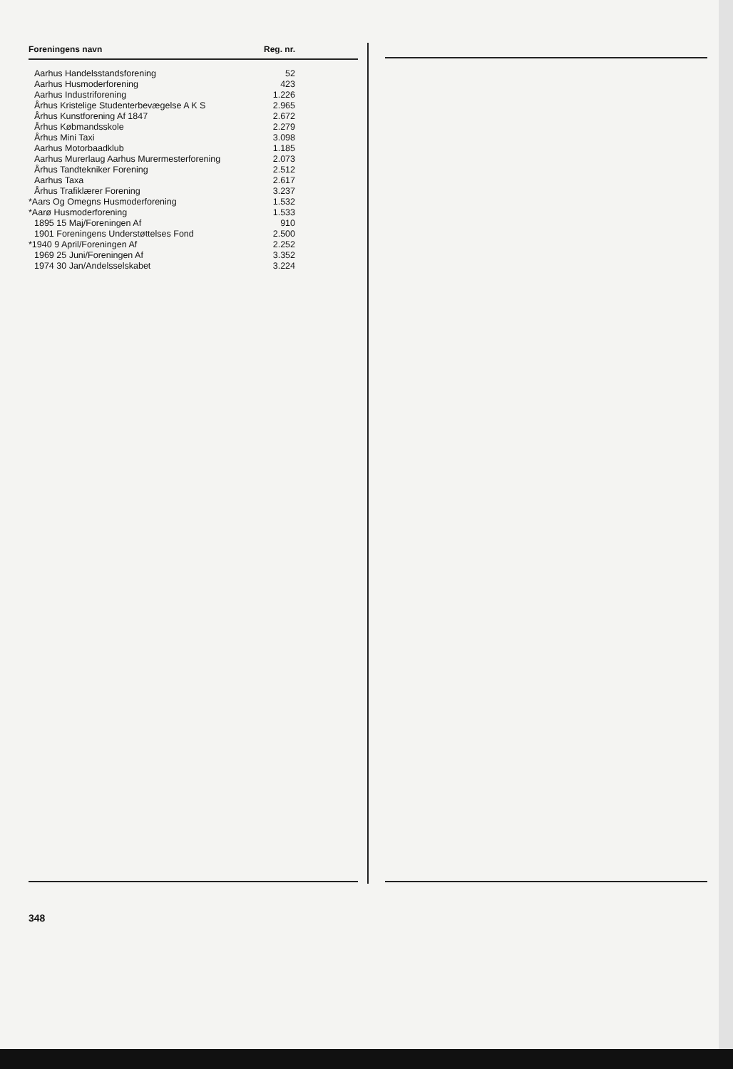| Foreningens navn | Reg. nr. |
| --- | --- |
| Aarhus Handelsstandsforening | 52 |
| Aarhus Husmoderforening | 423 |
| Aarhus Industriforening | 1.226 |
| Århus Kristelige Studenterbevægelse A K S | 2.965 |
| Århus Kunstforening Af 1847 | 2.672 |
| Århus Købmandsskole | 2.279 |
| Århus Mini Taxi | 3.098 |
| Aarhus Motorbaadklub | 1.185 |
| Aarhus Murerlaug Aarhus Murermesterforening | 2.073 |
| Århus Tandtekniker Forening | 2.512 |
| Aarhus Taxa | 2.617 |
| Århus Trafiklærer Forening | 3.237 |
| *Aars Og Omegns Husmoderforening | 1.532 |
| *Aarø Husmoderforening | 1.533 |
| 1895 15 Maj/Foreningen Af | 910 |
| 1901 Foreningens Understøttelses Fond | 2.500 |
| *1940 9 April/Foreningen Af | 2.252 |
| 1969 25 Juni/Foreningen Af | 3.352 |
| 1974 30 Jan/Andelsselskabet | 3.224 |
348